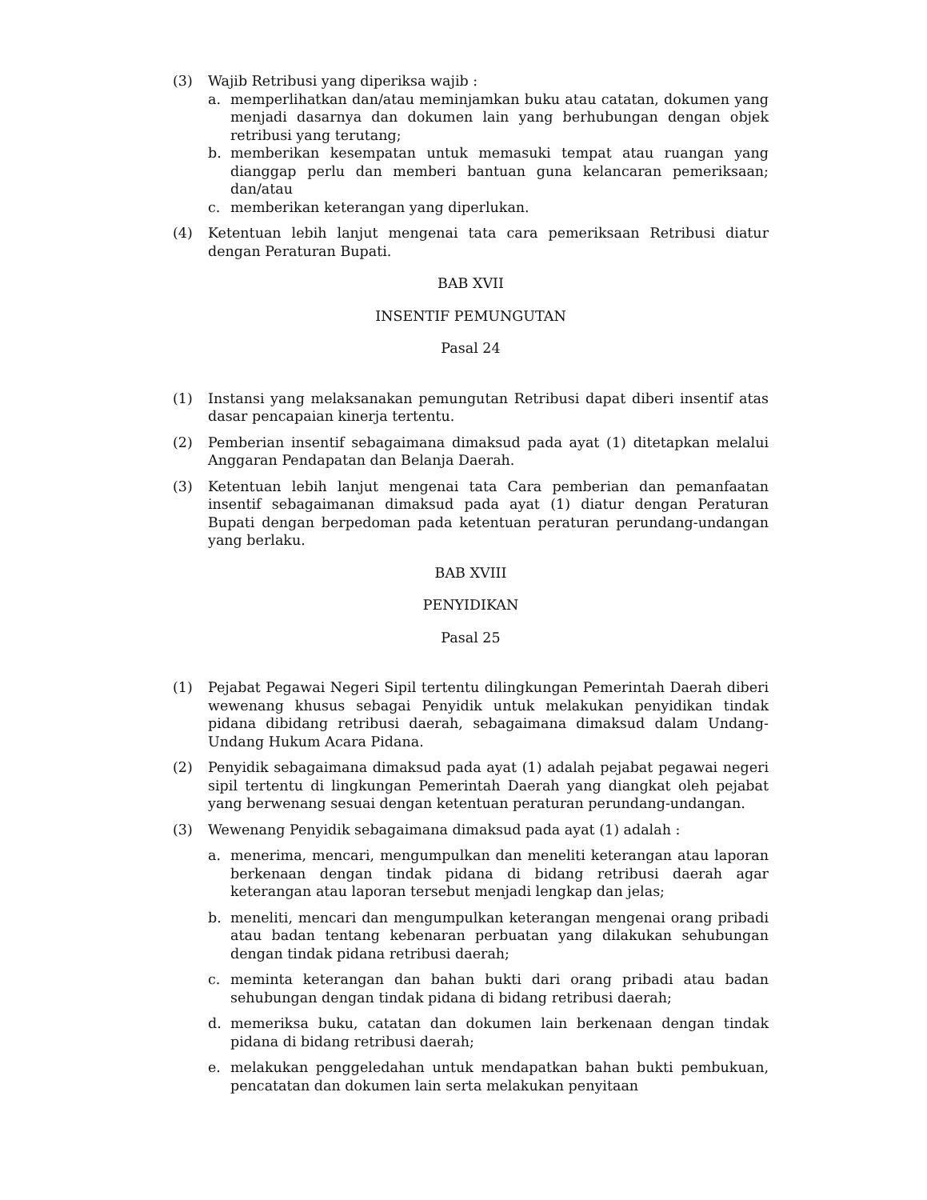(3) Wajib Retribusi yang diperiksa wajib :
a. memperlihatkan dan/atau meminjamkan buku atau catatan, dokumen yang menjadi dasarnya dan dokumen lain yang berhubungan dengan objek retribusi yang terutang;
b. memberikan kesempatan untuk memasuki tempat atau ruangan yang dianggap perlu dan memberi bantuan guna kelancaran pemeriksaan; dan/atau
c. memberikan keterangan yang diperlukan.
(4) Ketentuan lebih lanjut mengenai tata cara pemeriksaan Retribusi diatur dengan Peraturan Bupati.
BAB XVII
INSENTIF PEMUNGUTAN
Pasal 24
(1) Instansi yang melaksanakan pemungutan Retribusi dapat diberi insentif atas dasar pencapaian kinerja tertentu.
(2) Pemberian insentif sebagaimana dimaksud pada ayat (1) ditetapkan melalui Anggaran Pendapatan dan Belanja Daerah.
(3) Ketentuan lebih lanjut mengenai tata Cara pemberian dan pemanfaatan insentif sebagaimanan dimaksud pada ayat (1) diatur dengan Peraturan Bupati dengan berpedoman pada ketentuan peraturan perundang-undangan yang berlaku.
BAB XVIII
PENYIDIKAN
Pasal 25
(1) Pejabat Pegawai Negeri Sipil tertentu dilingkungan Pemerintah Daerah diberi wewenang khusus sebagai Penyidik untuk melakukan penyidikan tindak pidana dibidang retribusi daerah, sebagaimana dimaksud dalam Undang-Undang Hukum Acara Pidana.
(2) Penyidik sebagaimana dimaksud pada ayat (1) adalah pejabat pegawai negeri sipil tertentu di lingkungan Pemerintah Daerah yang diangkat oleh pejabat yang berwenang sesuai dengan ketentuan peraturan perundang-undangan.
(3) Wewenang Penyidik sebagaimana dimaksud pada ayat (1) adalah :
a. menerima, mencari, mengumpulkan dan meneliti keterangan atau laporan berkenaan dengan tindak pidana di bidang retribusi daerah agar keterangan atau laporan tersebut menjadi lengkap dan jelas;
b. meneliti, mencari dan mengumpulkan keterangan mengenai orang pribadi atau badan tentang kebenaran perbuatan yang dilakukan sehubungan dengan tindak pidana retribusi daerah;
c. meminta keterangan dan bahan bukti dari orang pribadi atau badan sehubungan dengan tindak pidana di bidang retribusi daerah;
d. memeriksa buku, catatan dan dokumen lain berkenaan dengan tindak pidana di bidang retribusi daerah;
e. melakukan penggeledahan untuk mendapatkan bahan bukti pembukuan, pencatatan dan dokumen lain serta melakukan penyitaan